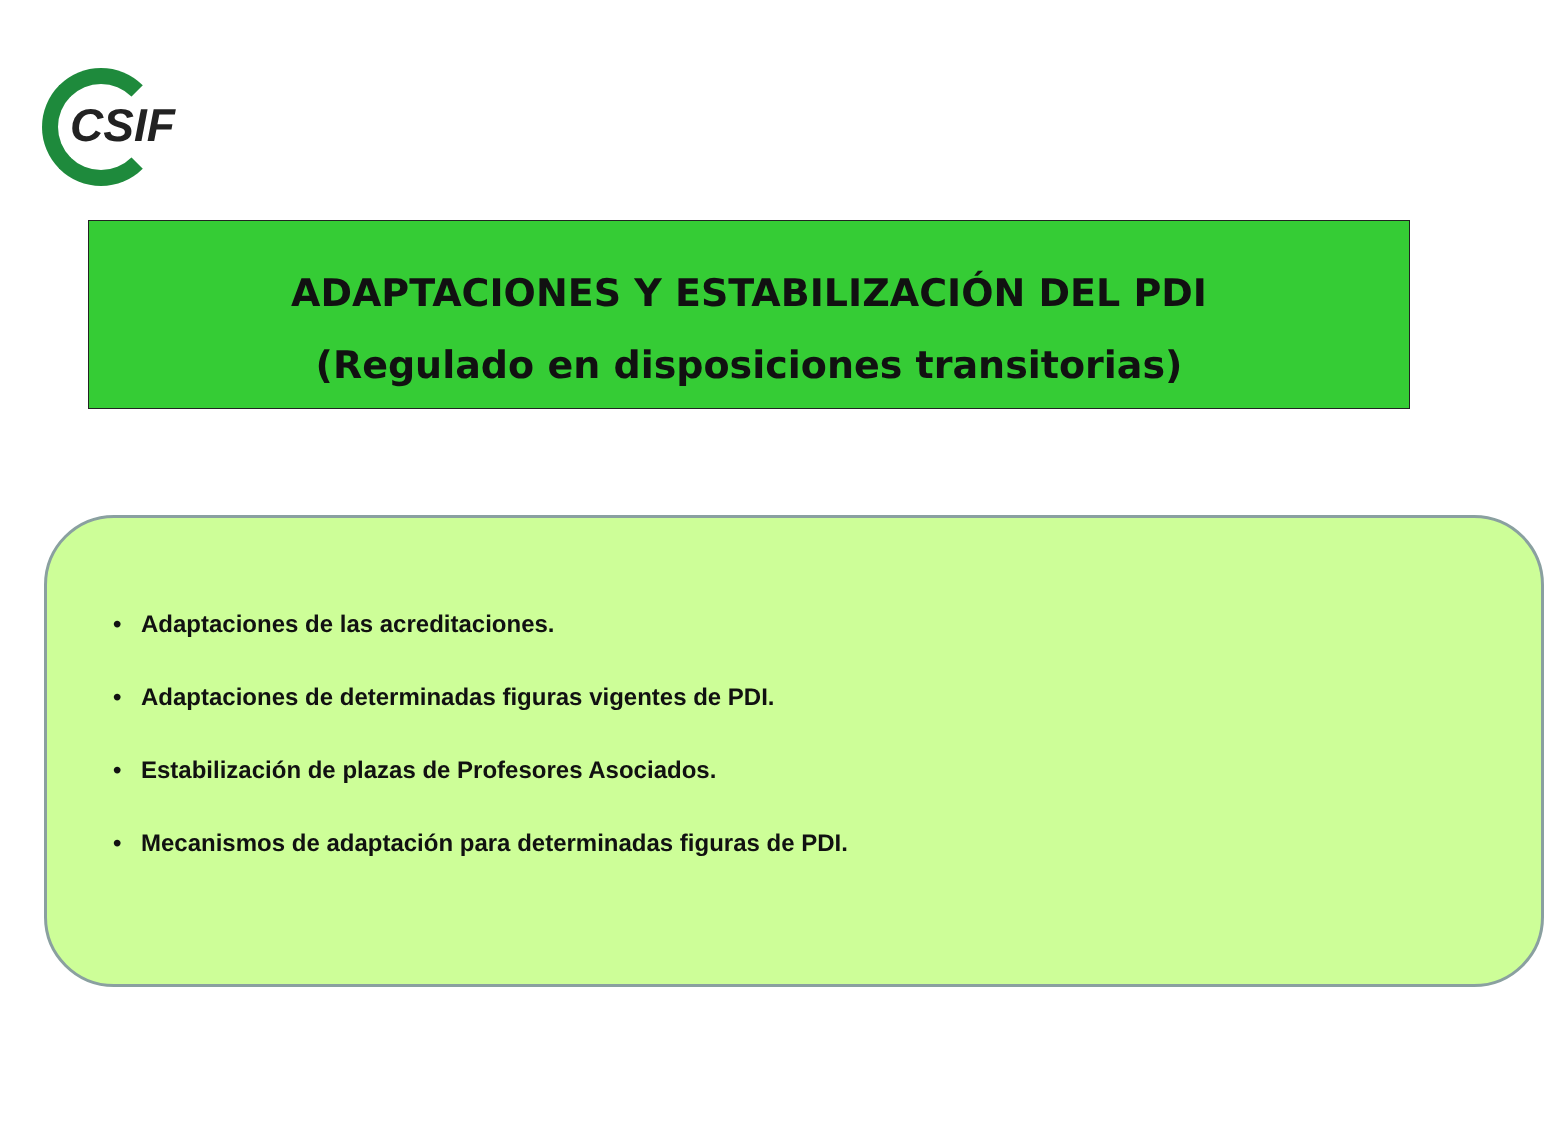CSIF
ADAPTACIONES Y ESTABILIZACIÓN DEL PDI
(Regulado en disposiciones transitorias)
• Adaptaciones de las acreditaciones.
• Adaptaciones de determinadas figuras vigentes de PDI.
• Estabilización de plazas de Profesores Asociados.
• Mecanismos de adaptación para determinadas figuras de PDI.